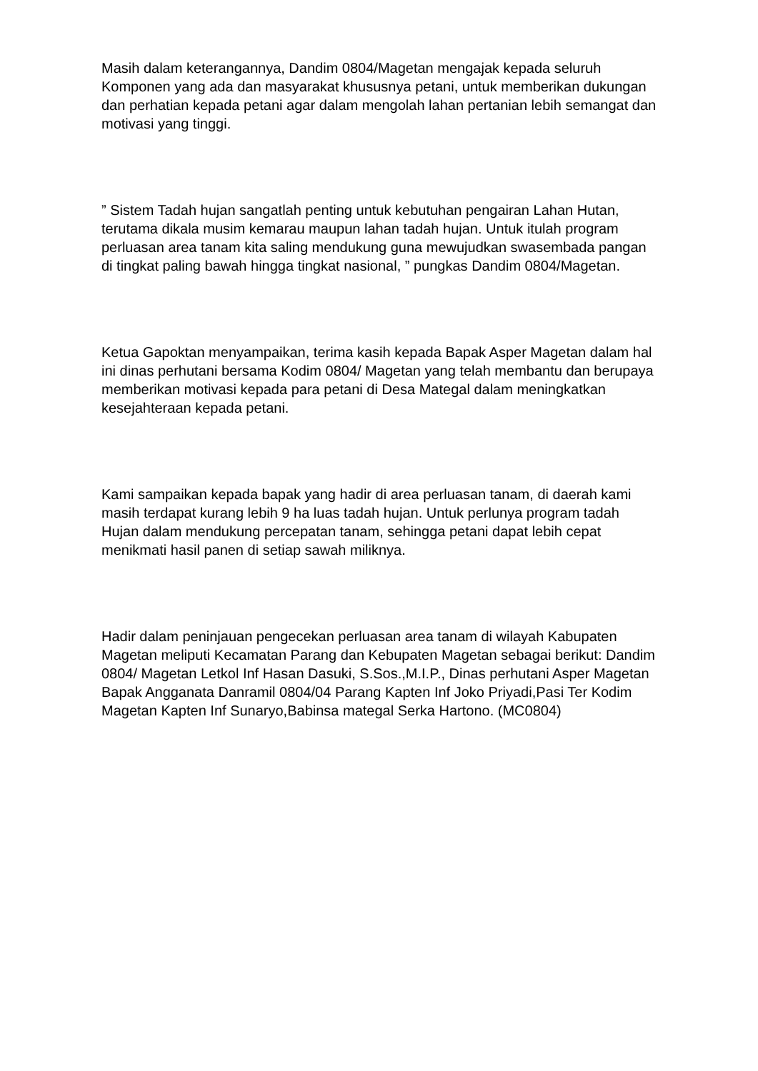Masih dalam keterangannya, Dandim 0804/Magetan mengajak kepada seluruh Komponen yang ada dan masyarakat khususnya petani, untuk memberikan dukungan dan perhatian kepada petani agar dalam mengolah lahan pertanian lebih semangat dan motivasi yang tinggi.
” Sistem Tadah hujan sangatlah penting untuk kebutuhan pengairan Lahan Hutan, terutama dikala musim kemarau maupun lahan tadah hujan. Untuk itulah program perluasan area tanam kita saling mendukung guna mewujudkan swasembada pangan di tingkat paling bawah hingga tingkat nasional, ” pungkas Dandim 0804/Magetan.
Ketua Gapoktan menyampaikan, terima kasih kepada Bapak Asper Magetan dalam hal ini dinas perhutani bersama Kodim 0804/ Magetan yang telah membantu dan berupaya memberikan motivasi kepada para petani di Desa Mategal dalam meningkatkan kesejahteraan kepada petani.
Kami sampaikan kepada bapak yang hadir di area perluasan tanam, di daerah kami masih terdapat kurang lebih 9 ha luas tadah hujan. Untuk perlunya program tadah Hujan dalam mendukung percepatan tanam, sehingga petani dapat lebih cepat menikmati hasil panen di setiap sawah miliknya.
Hadir dalam peninjauan pengecekan perluasan area tanam di wilayah Kabupaten Magetan meliputi Kecamatan Parang dan Kebupaten Magetan sebagai berikut: Dandim 0804/ Magetan Letkol Inf Hasan Dasuki, S.Sos.,M.I.P., Dinas perhutani Asper Magetan Bapak Angganata Danramil 0804/04 Parang Kapten Inf Joko Priyadi,Pasi Ter Kodim Magetan Kapten Inf Sunaryo,Babinsa mategal Serka Hartono. (MC0804)